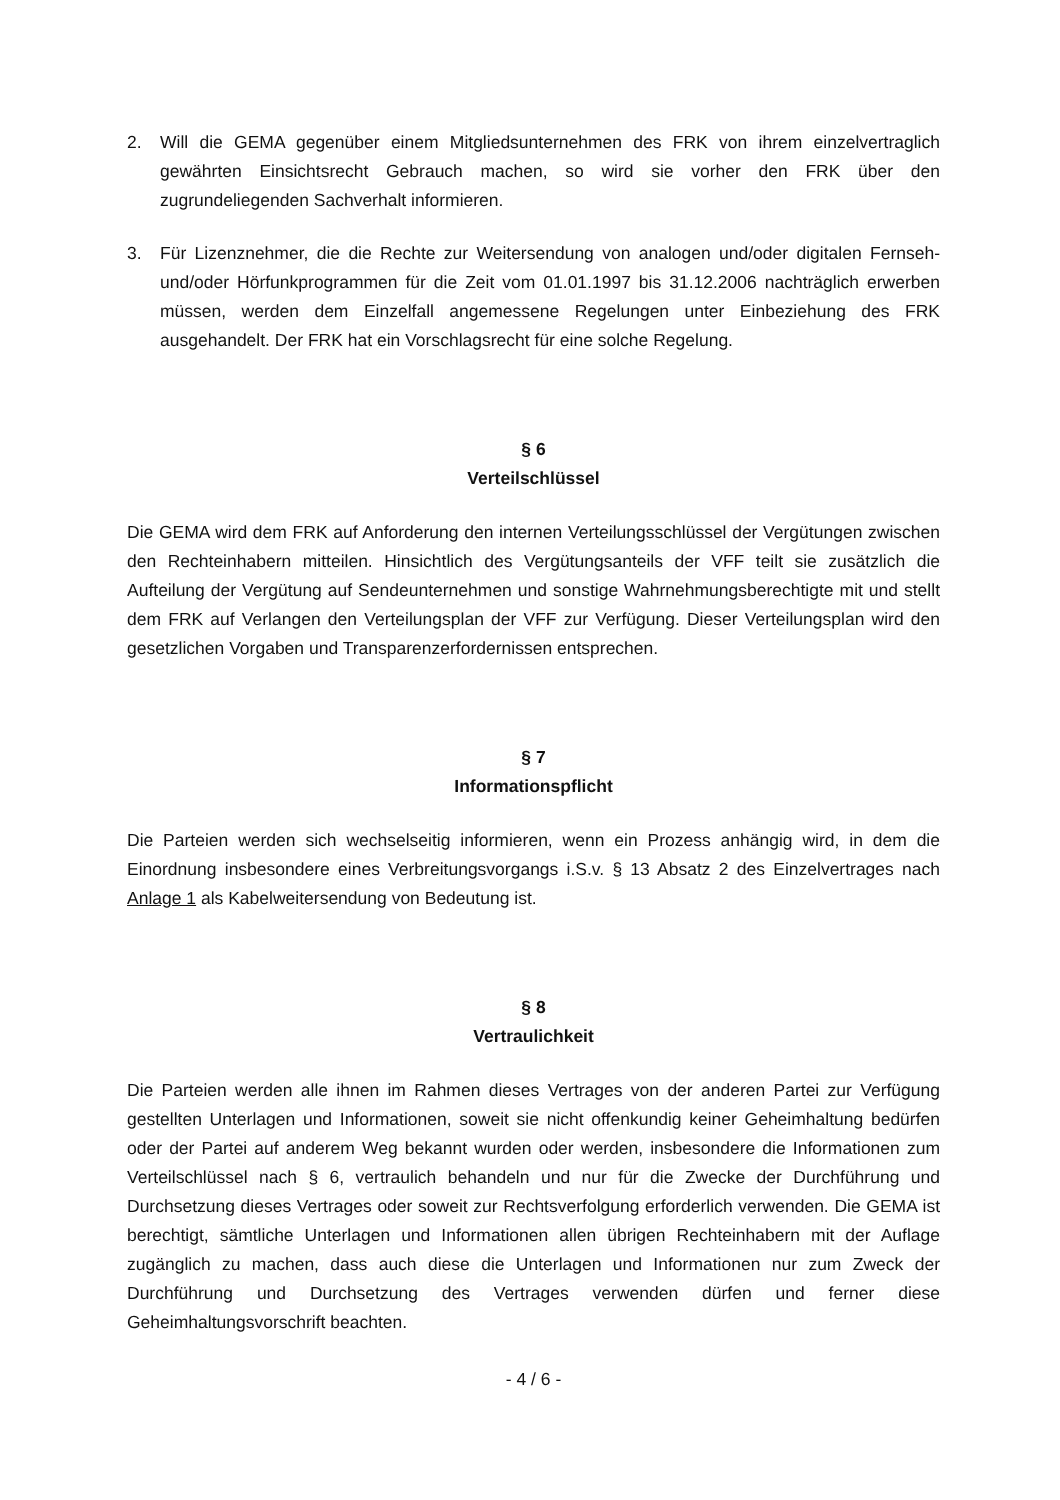2. Will die GEMA gegenüber einem Mitgliedsunternehmen des FRK von ihrem einzelvertraglich gewährten Einsichtsrecht Gebrauch machen, so wird sie vorher den FRK über den zugrundeliegenden Sachverhalt informieren.
3. Für Lizenznehmer, die die Rechte zur Weitersendung von analogen und/oder digitalen Fernseh- und/oder Hörfunkprogrammen für die Zeit vom 01.01.1997 bis 31.12.2006 nachträglich erwerben müssen, werden dem Einzelfall angemessene Regelungen unter Einbeziehung des FRK ausgehandelt. Der FRK hat ein Vorschlagsrecht für eine solche Regelung.
§ 6
Verteilschlüssel
Die GEMA wird dem FRK auf Anforderung den internen Verteilungsschlüssel der Vergütungen zwischen den Rechteinhabern mitteilen. Hinsichtlich des Vergütungsanteils der VFF teilt sie zusätzlich die Aufteilung der Vergütung auf Sendeunternehmen und sonstige Wahrnehmungsberechtigte mit und stellt dem FRK auf Verlangen den Verteilungsplan der VFF zur Verfügung. Dieser Verteilungsplan wird den gesetzlichen Vorgaben und Transparenzerfordernissen entsprechen.
§ 7
Informationspflicht
Die Parteien werden sich wechselseitig informieren, wenn ein Prozess anhängig wird, in dem die Einordnung insbesondere eines Verbreitungsvorgangs i.S.v. § 13 Absatz 2 des Einzelvertrages nach Anlage 1 als Kabelweitersendung von Bedeutung ist.
§ 8
Vertraulichkeit
Die Parteien werden alle ihnen im Rahmen dieses Vertrages von der anderen Partei zur Verfügung gestellten Unterlagen und Informationen, soweit sie nicht offenkundig keiner Geheimhaltung bedürfen oder der Partei auf anderem Weg bekannt wurden oder werden, insbesondere die Informationen zum Verteilschlüssel nach § 6, vertraulich behandeln und nur für die Zwecke der Durchführung und Durchsetzung dieses Vertrages oder soweit zur Rechtsverfolgung erforderlich verwenden. Die GEMA ist berechtigt, sämtliche Unterlagen und Informationen allen übrigen Rechteinhabern mit der Auflage zugänglich zu machen, dass auch diese die Unterlagen und Informationen nur zum Zweck der Durchführung und Durchsetzung des Vertrages verwenden dürfen und ferner diese Geheimhaltungsvorschrift beachten.
- 4 / 6 -